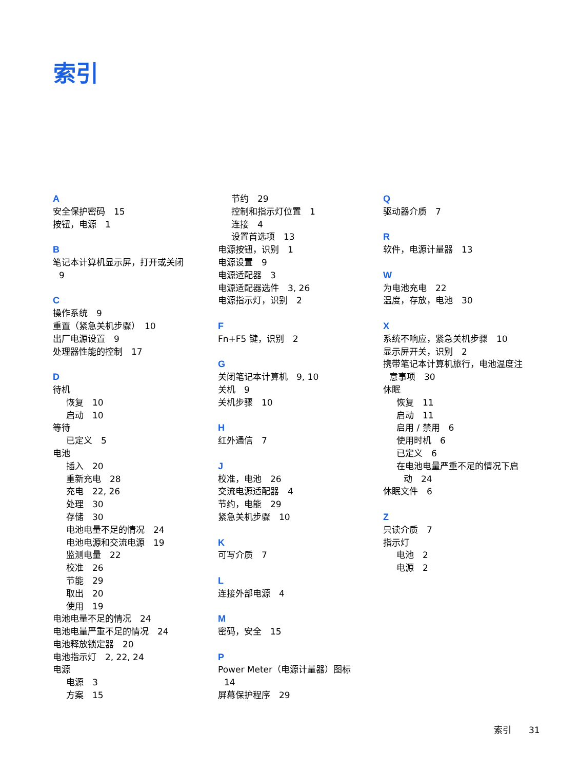索引
A
安全保护密码　15
按钮，电源　1
B
笔记本计算机显示屏，打开或关闭
9
C
操作系统　9
重置（紧急关机步骤）　10
出厂电源设置　9
处理器性能的控制　17
D
待机
恢复　10
启动　10
等待
已定义　5
电池
插入　20
重新充电　28
充电　22, 26
处理　30
存储　30
电池电量不足的情况　24
电池电源和交流电源　19
监测电量　22
校准　26
节能　29
取出　20
使用　19
电池电量不足的情况　24
电池电量严重不足的情况　24
电池释放锁定器　20
电池指示灯　2, 22, 24
电源
电源　3
方案　15
节约　29
控制和指示灯位置　1
连接　4
设置首选项　13
电源按钮，识别　1
电源设置　9
电源适配器　3
电源适配器选件　3, 26
电源指示灯，识别　2
F
Fn+F5 键，识别　2
G
关闭笔记本计算机　9, 10
关机　9
关机步骤　10
H
红外通信　7
J
校准，电池　26
交流电源适配器　4
节约，电能　29
紧急关机步骤　10
K
可写介质　7
L
连接外部电源　4
M
密码，安全　15
P
Power Meter（电源计量器）图标
14
屏幕保护程序　29
Q
驱动器介质　7
R
软件，电源计量器　13
W
为电池充电　22
温度，存放，电池　30
X
系统不响应，紧急关机步骤　10
显示屏开关，识别　2
携带笔记本计算机旅行，电池温度注
意事项　30
休眠
恢复　11
启动　11
启用 / 禁用　6
使用时机　6
已定义　6
在电池电量严重不足的情况下启
动　24
休眠文件　6
Z
只读介质　7
指示灯
电池　2
电源　2
索引　　31